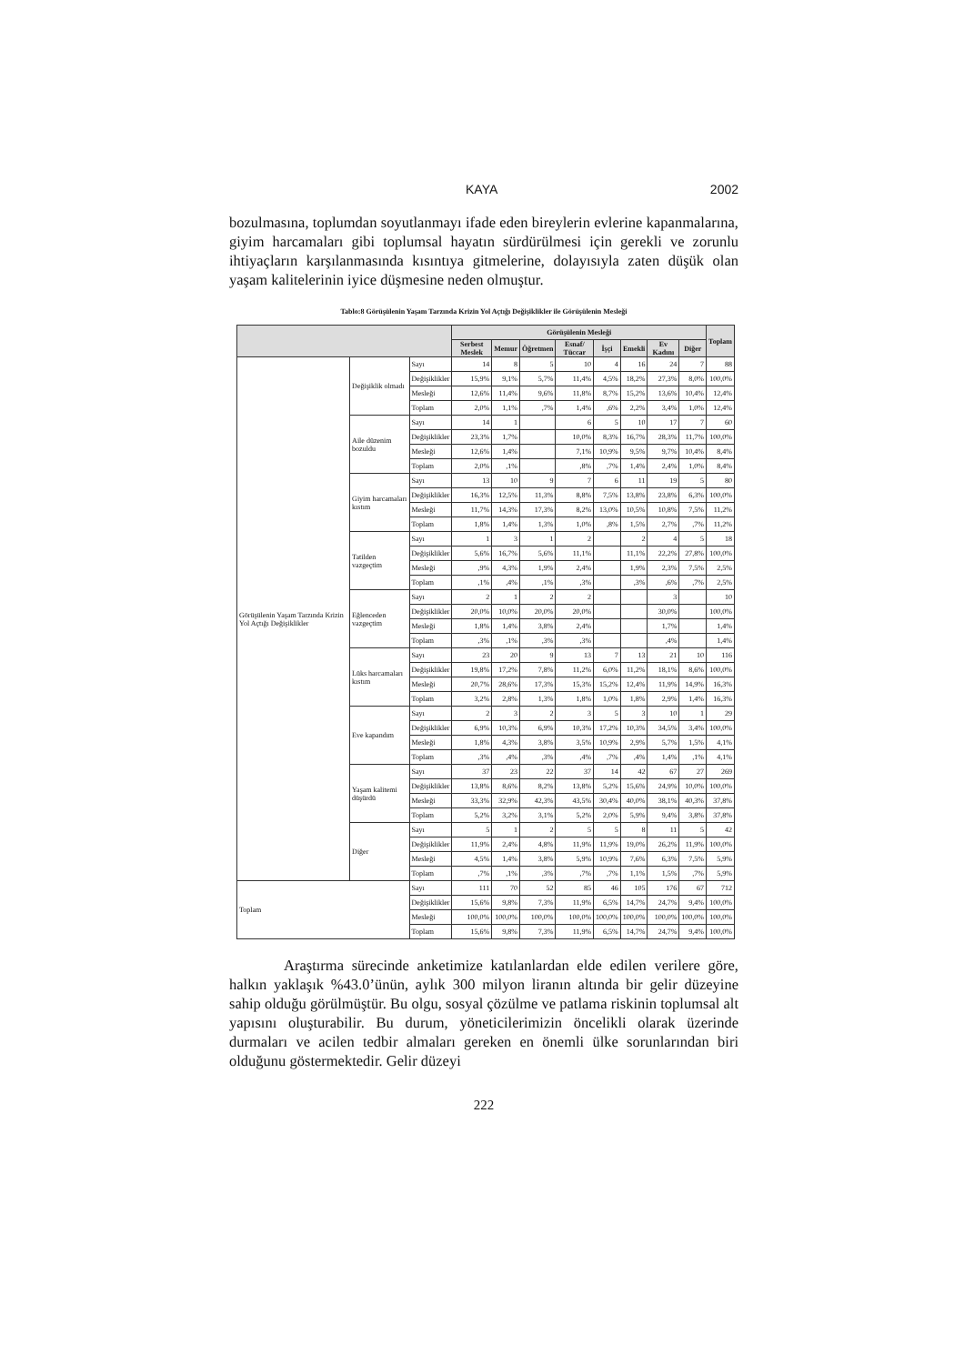KAYA 2002
bozulmasına, toplumdan soyutlanmayı ifade eden bireylerin evlerine kapanmalarına, giyim harcamaları gibi toplumsal hayatın sürdürülmesi için gerekli ve zorunlu ihtiyaçların karşılanmasında kısıntıya gitmelerine, dolayısıyla zaten düşük olan yaşam kalitelerinin iyice düşmesine neden olmuştur.
Tablo:8 Görüşülenin Yaşam Tarzında Krizin Yol Açtığı Değişiklikler ile Görüşülenin Mesleği
| | | | Görüşülenin Mesleği | | | | | | | | Toplam |
| --- | --- | --- | --- | --- | --- | --- | --- | --- | --- | --- | --- |
| | | | Serbest Meslek | Memur | Öğretmen | Esnaf/ Tüccar | İşçi | Emekli | Ev Kadını | Diğer | |
| Görüşülenin Yaşam Tarzında Krizin Yol Açtığı Değişiklikler | Değişiklik olmadı | Sayı | 14 | 8 | 5 | 10 | 4 | 16 | 24 | 7 | 88 |
| | | Değişiklikler | 15,9% | 9,1% | 5,7% | 11,4% | 4,5% | 18,2% | 27,3% | 8,0% | 100,0% |
| | | Mesleği | 12,6% | 11,4% | 9,6% | 11,8% | 8,7% | 15,2% | 13,6% | 10,4% | 12,4% |
| | | Toplam | 2,0% | 1,1% | ,7% | 1,4% | ,6% | 2,2% | 3,4% | 1,0% | 12,4% |
| | Aile düzenim bozuldu | Sayı | 14 | 1 | | 6 | 5 | 10 | 17 | 7 | 60 |
| | | Değişiklikler | 23,3% | 1,7% | | 10,0% | 8,3% | 16,7% | 28,3% | 11,7% | 100,0% |
| | | Mesleği | 12,6% | 1,4% | | 7,1% | 10,9% | 9,5% | 9,7% | 10,4% | 8,4% |
| | | Toplam | 2,0% | ,1% | | ,8% | ,7% | 1,4% | 2,4% | 1,0% | 8,4% |
| | Giyim harcamaları kıstım | Sayı | 13 | 10 | 9 | 7 | 6 | 11 | 19 | 5 | 80 |
| | | Değişiklikler | 16,3% | 12,5% | 11,3% | 8,8% | 7,5% | 13,8% | 23,8% | 6,3% | 100,0% |
| | | Mesleği | 11,7% | 14,3% | 17,3% | 8,2% | 13,0% | 10,5% | 10,8% | 7,5% | 11,2% |
| | | Toplam | 1,8% | 1,4% | 1,3% | 1,0% | ,8% | 1,5% | 2,7% | ,7% | 11,2% |
| | Tatilden vazgeçtim | Sayı | 1 | 3 | 1 | 2 | | 2 | 4 | 5 | 18 |
| | | Değişiklikler | 5,6% | 16,7% | 5,6% | 11,1% | | 11,1% | 22,2% | 27,8% | 100,0% |
| | | Mesleği | ,9% | 4,3% | 1,9% | 2,4% | | 1,9% | 2,3% | 7,5% | 2,5% |
| | | Toplam | ,1% | ,4% | ,1% | ,3% | | ,3% | ,6% | ,7% | 2,5% |
| | Eğlenceden vazgeçtim | Sayı | 2 | 1 | 2 | 2 | | | 3 | | 10 |
| | | Değişiklikler | 20,0% | 10,0% | 20,0% | 20,0% | | | 30,0% | | 100,0% |
| | | Mesleği | 1,8% | 1,4% | 3,8% | 2,4% | | | 1,7% | | 1,4% |
| | | Toplam | ,3% | ,1% | ,3% | ,3% | | | ,4% | | 1,4% |
| | Lüks harcamaları kıstım | Sayı | 23 | 20 | 9 | 13 | 7 | 13 | 21 | 10 | 116 |
| | | Değişiklikler | 19,8% | 17,2% | 7,8% | 11,2% | 6,0% | 11,2% | 18,1% | 8,6% | 100,0% |
| | | Mesleği | 20,7% | 28,6% | 17,3% | 15,3% | 15,2% | 12,4% | 11,9% | 14,9% | 16,3% |
| | | Toplam | 3,2% | 2,8% | 1,3% | 1,8% | 1,0% | 1,8% | 2,9% | 1,4% | 16,3% |
| | Eve kapandım | Sayı | 2 | 3 | 2 | 3 | 5 | 3 | 10 | 1 | 29 |
| | | Değişiklikler | 6,9% | 10,3% | 6,9% | 10,3% | 17,2% | 10,3% | 34,5% | 3,4% | 100,0% |
| | | Mesleği | 1,8% | 4,3% | 3,8% | 3,5% | 10,9% | 2,9% | 5,7% | 1,5% | 4,1% |
| | | Toplam | ,3% | ,4% | ,3% | ,4% | ,7% | ,4% | 1,4% | ,1% | 4,1% |
| | Yaşam kalitemi düşürdü | Sayı | 37 | 23 | 22 | 37 | 14 | 42 | 67 | 27 | 269 |
| | | Değişiklikler | 13,8% | 8,6% | 8,2% | 13,8% | 5,2% | 15,6% | 24,9% | 10,0% | 100,0% |
| | | Mesleği | 33,3% | 32,9% | 42,3% | 43,5% | 30,4% | 40,0% | 38,1% | 40,3% | 37,8% |
| | | Toplam | 5,2% | 3,2% | 3,1% | 5,2% | 2,0% | 5,9% | 9,4% | 3,8% | 37,8% |
| | Diğer | Sayı | 5 | 1 | 2 | 5 | 5 | 8 | 11 | 5 | 42 |
| | | Değişiklikler | 11,9% | 2,4% | 4,8% | 11,9% | 11,9% | 19,0% | 26,2% | 11,9% | 100,0% |
| | | Mesleği | 4,5% | 1,4% | 3,8% | 5,9% | 10,9% | 7,6% | 6,3% | 7,5% | 5,9% |
| | | Toplam | ,7% | ,1% | ,3% | ,7% | ,7% | 1,1% | 1,5% | ,7% | 5,9% |
| Toplam | | Sayı | 111 | 70 | 52 | 85 | 46 | 105 | 176 | 67 | 712 |
| | | Değişiklikler | 15,6% | 9,8% | 7,3% | 11,9% | 6,5% | 14,7% | 24,7% | 9,4% | 100,0% |
| | | Mesleği | 100,0% | 100,0% | 100,0% | 100,0% | 100,0% | 100,0% | 100,0% | 100,0% | 100,0% |
| | | Toplam | 15,6% | 9,8% | 7,3% | 11,9% | 6,5% | 14,7% | 24,7% | 9,4% | 100,0% |
Araştırma sürecinde anketimize katılanlardan elde edilen verilere göre, halkın yaklaşık %43.0’ünün, aylık 300 milyon liranın altında bir gelir düzeyine sahip olduğu görülmüştür. Bu olgu, sosyal çözülme ve patlama riskinin toplumsal alt yapısını oluşturabilir. Bu durum, yöneticilerimizin öncelikli olarak üzerinde durmaları ve acilen tedbir almaları gereken en önemli ülke sorunlarından biri olduğunu göstermektedir. Gelir düzeyi
222